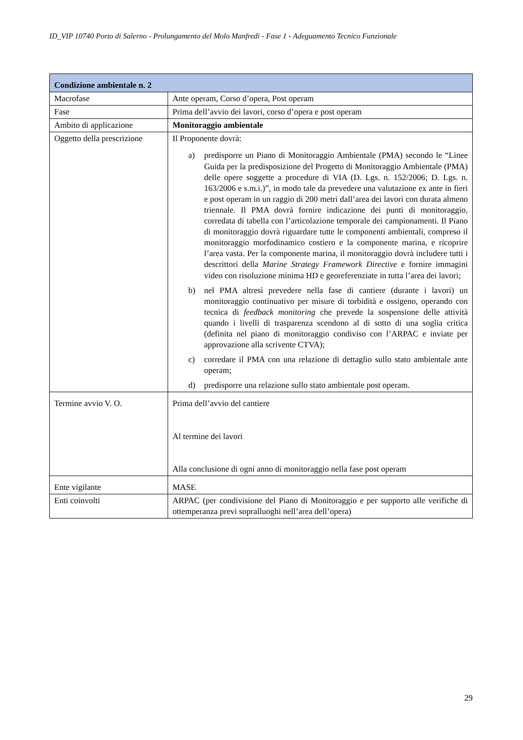ID_VIP 10740 Porto di Salerno - Prolungamento del Molo Manfredi - Fase 1 - Adeguamento Tecnico Funzionale
| Condizione ambientale n. 2 | |
| --- | --- |
| Macrofase | Ante operam, Corso d’opera, Post operam |
| Fase | Prima dell’avvio dei lavori, corso d’opera e post operam |
| Ambito di applicazione | Monitoraggio ambientale |
| Oggetto della prescrizione | Il Proponente dovrà: a) predisporre un Piano di Monitoraggio Ambientale (PMA) secondo le “Linee Guida per la predisposizione del Progetto di Monitoraggio Ambientale (PMA) delle opere soggette a procedure di VIA (D. Lgs. n. 152/2006; D. Lgs. n. 163/2006 e s.m.i.)”, in modo tale da prevedere una valutazione ex ante in fieri e post operam in un raggio di 200 metri dall’area dei lavori con durata almeno triennale. Il PMA dovrà fornire indicazione dei punti di monitoraggio, corredata di tabella con l’articolazione temporale dei campionamenti. Il Piano di monitoraggio dovrà riguardare tutte le componenti ambientali, compreso il monitoraggio morfodinamico costiero e la componente marina, e ricoprire l’area vasta. Per la componente marina, il monitoraggio dovrà includere tutti i descrittori della Marine Strategy Framework Directive e fornire immagini video con risoluzione minima HD e georeferenziate in tutta l’area dei lavori; b) nel PMA altresì prevedere nella fase di cantiere (durante i lavori) un monitoraggio continuativo per misure di torbidità e ossigeno, operando con tecnica di feedback monitoring che prevede la sospensione delle attività quando i livelli di trasparenza scendono al di sotto di una soglia critica (definita nel piano di monitoraggio condiviso con l’ARPAC e inviate per approvazione alla scrivente CTVA); c) corredare il PMA con una relazione di dettaglio sullo stato ambientale ante operam; d) predisporre una relazione sullo stato ambientale post operam. |
| Termine avvio V. O. | Prima dell’avvio del cantiere Al termine dei lavori Alla conclusione di ogni anno di monitoraggio nella fase post operam |
| Ente vigilante | MASE |
| Enti coinvolti | ARPAC (per condivisione del Piano di Monitoraggio e per supporto alle verifiche di ottemperanza previ sopralluoghi nell’area dell’opera) |
29